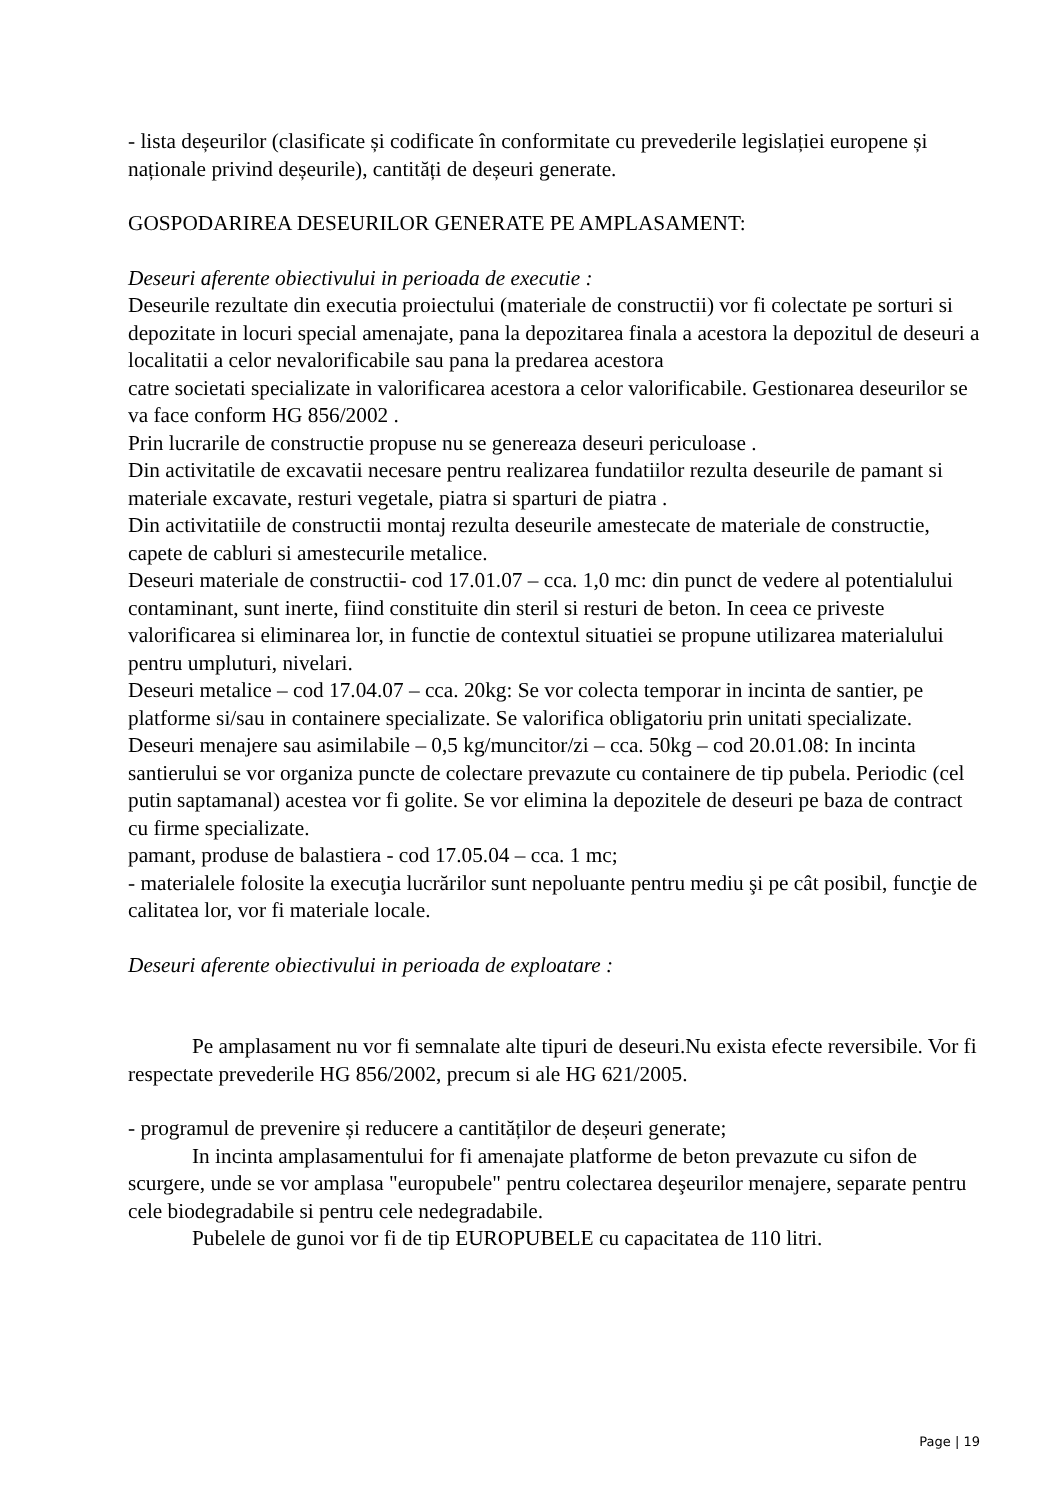- lista deșeurilor (clasificate și codificate în conformitate cu prevederile legislației europene și naționale privind deșeurile), cantități de deșeuri generate.
GOSPODARIREA DESEURILOR GENERATE PE AMPLASAMENT:
Deseuri aferente obiectivului in perioada de executie :
Deseurile rezultate din executia proiectului (materiale de constructii) vor fi colectate pe sorturi si depozitate in locuri special amenajate, pana la depozitarea finala a acestora la depozitul de deseuri a localitatii a celor nevalorificabile sau pana la predarea acestora
catre societati specializate in valorificarea acestora a celor valorificabile. Gestionarea deseurilor se va face conform HG 856/2002 .
Prin lucrarile de constructie propuse nu se genereaza deseuri periculoase .
Din activitatile de excavatii necesare pentru realizarea fundatiilor rezulta deseurile de pamant si materiale excavate, resturi vegetale, piatra si sparturi de piatra .
Din activitatiile de constructii montaj rezulta deseurile amestecate de materiale de constructie, capete de cabluri si amestecurile metalice.
Deseuri materiale de constructii- cod 17.01.07 – cca. 1,0 mc: din punct de vedere al potentialului contaminant, sunt inerte, fiind constituite din steril si resturi de beton. In ceea ce priveste valorificarea si eliminarea lor, in functie de contextul situatiei se propune utilizarea materialului pentru umpluturi, nivelari.
Deseuri metalice – cod 17.04.07 – cca. 20kg: Se vor colecta temporar in incinta de santier, pe platforme si/sau in containere specializate. Se valorifica obligatoriu prin unitati specializate.
Deseuri menajere sau asimilabile – 0,5 kg/muncitor/zi – cca. 50kg – cod 20.01.08: In incinta santierului se vor organiza puncte de colectare prevazute cu containere de tip pubela. Periodic (cel putin saptamanal) acestea vor fi golite. Se vor elimina la depozitele de deseuri pe baza de contract cu firme specializate.
pamant, produse de balastiera - cod 17.05.04 – cca. 1 mc;
- materialele folosite la execuţia lucrărilor sunt nepoluante pentru mediu şi pe cât posibil, funcţie de calitatea lor, vor fi materiale locale.
Deseuri aferente obiectivului in perioada de exploatare :
Pe amplasament nu vor fi semnalate alte tipuri de deseuri.Nu exista efecte reversibile. Vor fi respectate prevederile HG 856/2002, precum si ale HG 621/2005.
- programul de prevenire și reducere a cantităților de deșeuri generate;
In incinta amplasamentului for fi amenajate platforme de beton prevazute cu sifon de scurgere, unde se vor amplasa "europubele" pentru colectarea deşeurilor menajere, separate pentru cele biodegradabile si pentru cele nedegradabile.
Pubelele de gunoi vor fi de tip EUROPUBELE cu capacitatea de 110 litri.
Page | 19